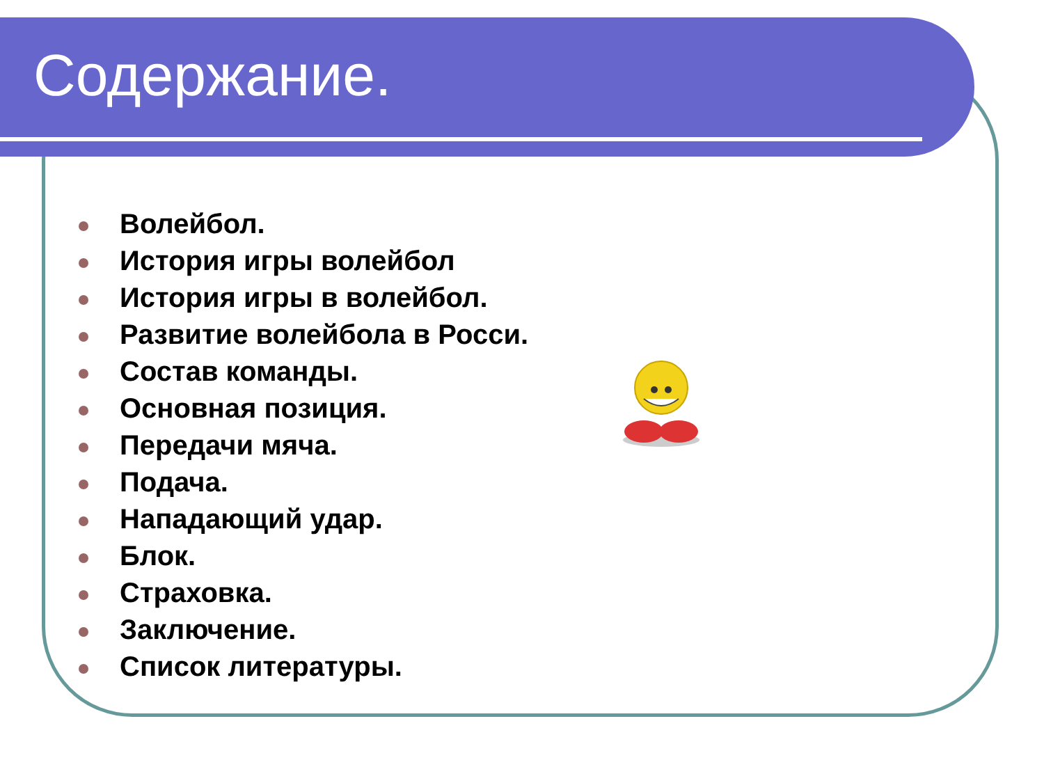Содержание.
Волейбол.
История игры волейбол
История игры в волейбол.
Развитие волейбола в Росси.
Состав команды.
Основная позиция.
Передачи мяча.
Подача.
Нападающий удар.
Блок.
Страховка.
Заключение.
Список литературы.